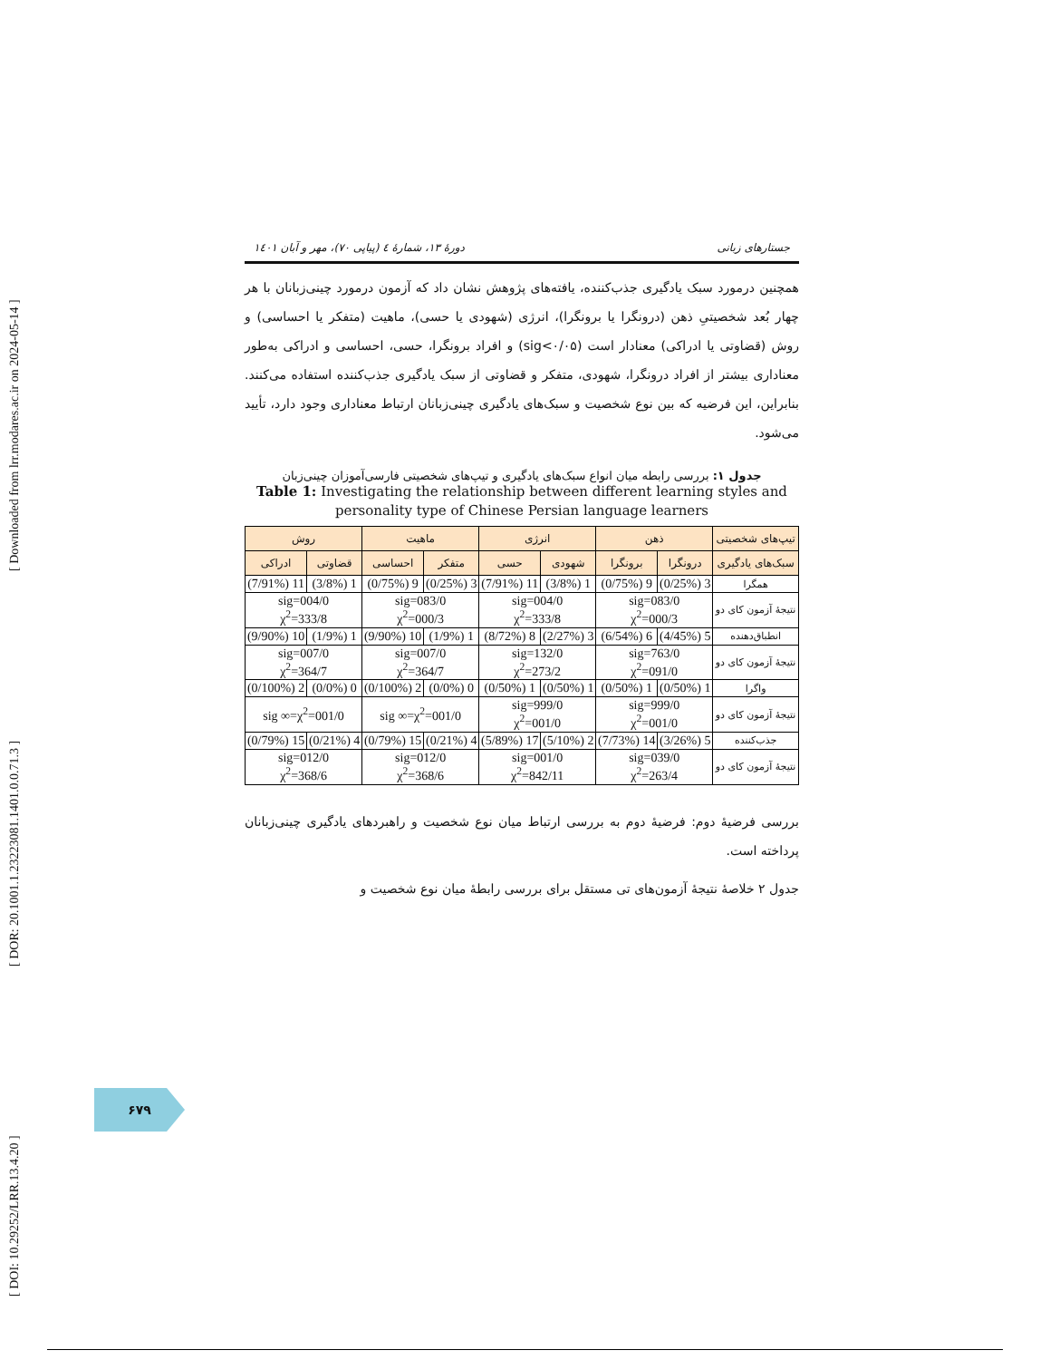[ DOI: 10.29252/LRR.13.4.20 ] [ DOR: 20.1001.1.23223081.1401.0.0.71.3 ] [ Downloaded from lrr.modares.ac.ir on 2024-05-14 ]
جستارهای زبانی دورهٔ ۱۳، شمارهٔ ٤ (پیاپی ۷۰)، مهر و آبان ۱٤۰۱
همچنین درمورد سبک یادگیری جذب‌کننده، یافته‌های پژوهش نشان داد که آزمون درمورد چینی‌زبانان با هر چهار بُعد شخصیتیِ ذهن (درونگرا یا برونگرا)، انرژی (شهودی یا حسی)، ماهیت (متفکر یا احساسی) و روش (قضاوتی یا ادراکی) معنادار است (sig<۰/۰۵) و افراد برونگرا، حسی، احساسی و ادراکی به‌طور معناداری بیشتر از افراد درونگرا، شهودی، متفکر و قضاوتی از سبک یادگیری جذب‌کننده استفاده می‌کنند. بنابراین، این فرضیه که بین نوع شخصیت و سبک‌های یادگیری چینی‌زبانان ارتباط معناداری وجود دارد، تأیید می‌شود.
جدول ۱: بررسی رابطه میان انواع سبک‌های یادگیری و تیپ‌های شخصیتی فارسی‌آموزان چینی‌زبان
Table 1: Investigating the relationship between different learning styles and personality type of Chinese Persian language learners
| تیپ‌های شخصیتی | ذهن | | انرژی | | ماهیت | | روش | |
| --- | --- | --- | --- | --- | --- | --- | --- | --- |
| سبک‌های یادگیری | درونگرا | برونگرا | شهودی | حسی | متفکر | احساسی | قضاوتی | ادراکی |
| همگرا | 3 (0/25%) | 9 (0/75%) | 1 (3/8%) | 11 (7/91%) | 3 (0/25%) | 9 (0/75%) | 1 (3/8%) | 11 (7/91%) |
| نتیجهٔ آزمون کای دو | 083/0=sig 000/3=χ<sup>2</sup> | | 004/0=sig 333/8=χ<sup>2</sup> | | 083/0=sig 000/3=χ<sup>2</sup> | | 004/0=sig 333/8=χ<sup>2</sup> | |
| انطباق‌دهنده | 5 (4/45%) | 6 (6/54%) | 3 (2/27%) | 8 (8/72%) | 1 (1/9%) | 10 (9/90%) | 1 (1/9%) | 10 (9/90%) |
| نتیجهٔ آزمون کای دو | 763/0=sig 091/0=χ<sup>2</sup> | | 132/0=sig 273/2=χ<sup>2</sup> | | 007/0=sig 364/7=χ<sup>2</sup> | | 007/0=sig 364/7=χ<sup>2</sup> | |
| واگرا | 1 (0/50%) | 1 (0/50%) | 1 (0/50%) | 1 (0/50%) | 0 (0/0%) | 2 (0/100%) | 0 (0/0%) | 2 (0/100%) |
| نتیجهٔ آزمون کای دو | 999/0=sig 001/0=χ<sup>2</sup> | | 999/0=sig 001/0=χ<sup>2</sup> | | 001/0=sig ∞=χ<sup>2</sup> | | 001/0=sig ∞=χ<sup>2</sup> | |
| جذب‌کننده | 5 (3/26%) | 14 (7/73%) | 2 (5/10%) | 17 (5/89%) | 4 (0/21%) | 15 (0/79%) | 4 (0/21%) | 15 (0/79%) |
| نتیجهٔ آزمون کای دو | 039/0=sig 263/4=χ<sup>2</sup> | | 001/0=sig 842/11=χ<sup>2</sup> | | 012/0=sig 368/6=χ<sup>2</sup> | | 012/0=sig 368/6=χ<sup>2</sup> | |
بررسی فرضیهٔ دوم: فرضیهٔ دوم به بررسی ارتباط میان نوع شخصیت و راهبردهای یادگیری چینی‌زبانان پرداخته است.
جدول ۲ خلاصهٔ نتیجهٔ آزمون‌های تی مستقل برای بررسی رابطهٔ میان نوع شخصیت و
۶۷۹